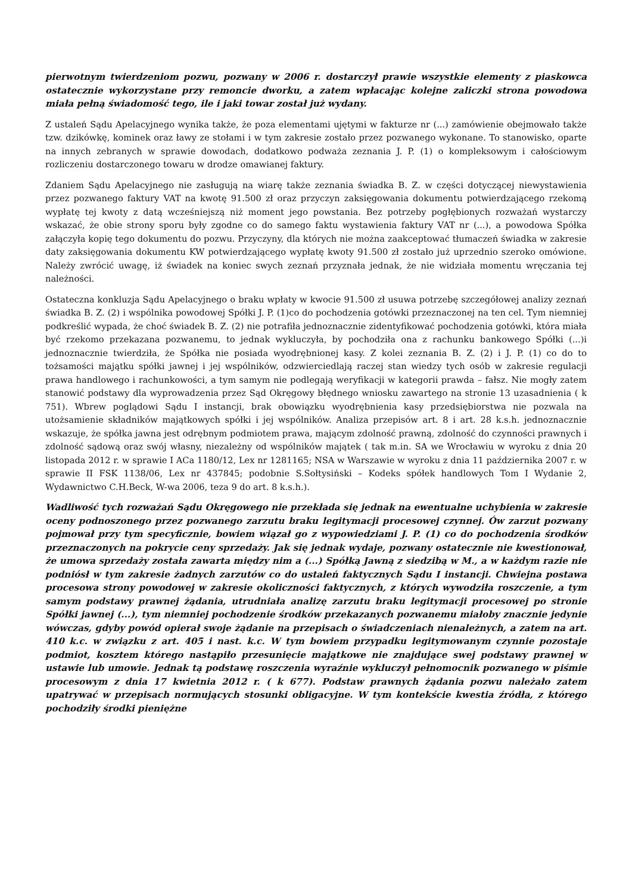pierwotnym twierdzeniom pozwu, pozwany w 2006 r. dostarczył prawie wszystkie elementy z piaskowca ostatecznie wykorzystane przy remoncie dworku, a zatem wpłacając kolejne zaliczki strona powodowa miała pełną świadomość tego, ile i jaki towar został już wydany.
Z ustaleń Sądu Apelacyjnego wynika także, że poza elementami ujętymi w fakturze nr (...) zamówienie obejmowało także tzw. dzikówkę, kominek oraz ławy ze stołami i w tym zakresie zostało przez pozwanego wykonane. To stanowisko, oparte na innych zebranych w sprawie dowodach, dodatkowo podważa zeznania J. P. (1) o kompleksowym i całościowym rozliczeniu dostarczonego towaru w drodze omawianej faktury.
Zdaniem Sądu Apelacyjnego nie zasługują na wiarę także zeznania świadka B. Z. w części dotyczącej niewystawienia przez pozwanego faktury VAT na kwotę 91.500 zł oraz przyczyn zaksięgowania dokumentu potwierdzającego rzekomą wypłatę tej kwoty z datą wcześniejszą niż moment jego powstania. Bez potrzeby pogłębionych rozważań wystarczy wskazać, że obie strony sporu były zgodne co do samego faktu wystawienia faktury VAT nr (...), a powodowa Spółka załączyła kopię tego dokumentu do pozwu. Przyczyny, dla których nie można zaakceptować tłumaczeń świadka w zakresie daty zaksięgowania dokumentu KW potwierdzającego wypłatę kwoty 91.500 zł zostało już uprzednio szeroko omówione. Należy zwrócić uwagę, iż świadek na koniec swych zeznań przyznała jednak, że nie widziała momentu wręczania tej należności.
Ostateczna konkluzja Sądu Apelacyjnego o braku wpłaty w kwocie 91.500 zł usuwa potrzebę szczegółowej analizy zeznań świadka B. Z. (2) i wspólnika powodowej Spółki J. P. (1)co do pochodzenia gotówki przeznaczonej na ten cel. Tym niemniej podkreślić wypada, że choć świadek B. Z. (2) nie potrafiła jednoznacznie zidentyfikować pochodzenia gotówki, która miała być rzekomo przekazana pozwanemu, to jednak wykluczyła, by pochodziła ona z rachunku bankowego Spółki (...)i jednoznacznie twierdziła, że Spółka nie posiada wyodrębnionej kasy. Z kolei zeznania B. Z. (2) i J. P. (1) co do to tożsamości majątku spółki jawnej i jej wspólników, odzwierciedlają raczej stan wiedzy tych osób w zakresie regulacji prawa handlowego i rachunkowości, a tym samym nie podlegają weryfikacji w kategorii prawda – fałsz. Nie mogły zatem stanowić podstawy dla wyprowadzenia przez Sąd Okręgowy błędnego wniosku zawartego na stronie 13 uzasadnienia ( k 751). Wbrew poglądowi Sądu I instancji, brak obowiązku wyodrębnienia kasy przedsiębiorstwa nie pozwala na utożsamienie składników majątkowych spółki i jej wspólników. Analiza przepisów art. 8 i art. 28 k.s.h. jednoznacznie wskazuje, że spółka jawna jest odrębnym podmiotem prawa, mającym zdolność prawną, zdolność do czynności prawnych i zdolność sądową oraz swój własny, niezależny od wspólników majątek ( tak m.in. SA we Wrocławiu w wyroku z dnia 20 listopada 2012 r. w sprawie I ACa 1180/12, Lex nr 1281165; NSA w Warszawie w wyroku z dnia 11 października 2007 r. w sprawie II FSK 1138/06, Lex nr 437845; podobnie S.Sołtysiński – Kodeks spółek handlowych Tom I Wydanie 2, Wydawnictwo C.H.Beck, W-wa 2006, teza 9 do art. 8 k.s.h.).
Wadliwość tych rozważań Sądu Okręgowego nie przekłada się jednak na ewentualne uchybienia w zakresie oceny podnoszonego przez pozwanego zarzutu braku legitymacji procesowej czynnej. Ów zarzut pozwany pojmował przy tym specyficznie, bowiem wiązał go z wypowiedziami J. P. (1) co do pochodzenia środków przeznaczonych na pokrycie ceny sprzedaży. Jak się jednak wydaje, pozwany ostatecznie nie kwestionował, że umowa sprzedaży została zawarta między nim a (...) Spółką Jawną z siedzibą w M., a w każdym razie nie podniósł w tym zakresie żadnych zarzutów co do ustaleń faktycznych Sądu I instancji. Chwiejna postawa procesowa strony powodowej w zakresie okoliczności faktycznych, z których wywodziła roszczenie, a tym samym podstawy prawnej żądania, utrudniała analizę zarzutu braku legitymacji procesowej po stronie Spółki jawnej (...), tym niemniej pochodzenie środków przekazanych pozwanemu miałoby znacznie jedynie wówczas, gdyby powód opierał swoje żądanie na przepisach o świadczeniach nienależnych, a zatem na art. 410 k.c. w związku z art. 405 i nast. k.c. W tym bowiem przypadku legitymowanym czynnie pozostaje podmiot, kosztem którego nastąpiło przesunięcie majątkowe nie znajdujące swej podstawy prawnej w ustawie lub umowie. Jednak tą podstawę roszczenia wyraźnie wykluczył pełnomocnik pozwanego w piśmie procesowym z dnia 17 kwietnia 2012 r. ( k 677). Podstaw prawnych żądania pozwu należało zatem upatrywać w przepisach normujących stosunki obligacyjne. W tym kontekście kwestia źródła, z którego pochodziły środki pieniężne